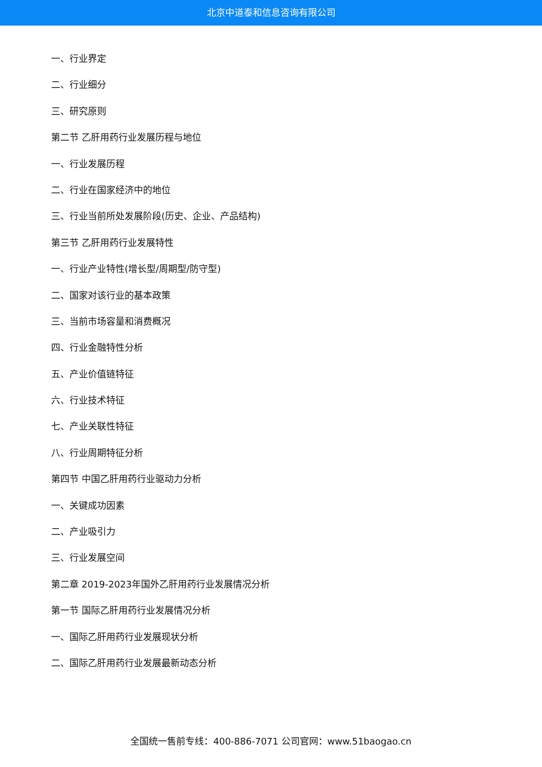北京中道泰和信息咨询有限公司
一、行业界定
二、行业细分
三、研究原则
第二节 乙肝用药行业发展历程与地位
一、行业发展历程
二、行业在国家经济中的地位
三、行业当前所处发展阶段(历史、企业、产品结构)
第三节 乙肝用药行业发展特性
一、行业产业特性(增长型/周期型/防守型)
二、国家对该行业的基本政策
三、当前市场容量和消费概况
四、行业金融特性分析
五、产业价值链特征
六、行业技术特征
七、产业关联性特征
八、行业周期特征分析
第四节 中国乙肝用药行业驱动力分析
一、关键成功因素
二、产业吸引力
三、行业发展空间
第二章 2019-2023年国外乙肝用药行业发展情况分析
第一节 国际乙肝用药行业发展情况分析
一、国际乙肝用药行业发展现状分析
二、国际乙肝用药行业发展最新动态分析
全国统一售前专线：400-886-7071 公司官网：www.51baogao.cn